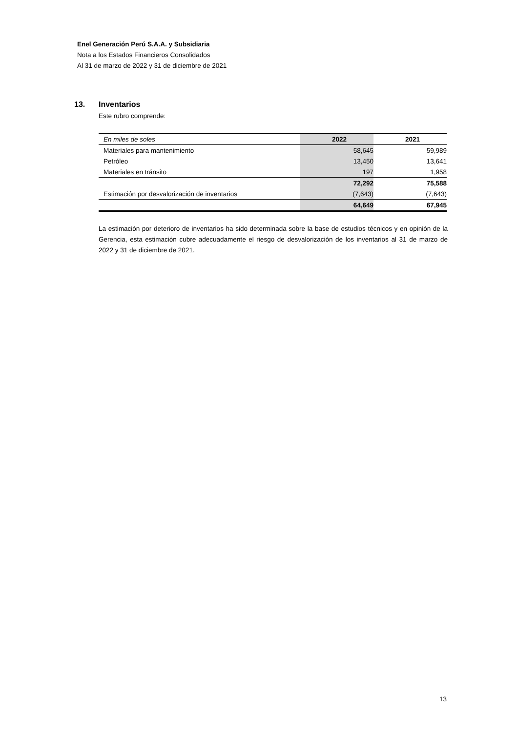Enel Generación Perú S.A.A. y Subsidiaria
Nota a los Estados Financieros Consolidados
Al 31 de marzo de 2022 y 31 de diciembre de 2021
13. Inventarios
Este rubro comprende:
| En miles de soles | 2022 | 2021 |
| Materiales para mantenimiento | 58,645 | 59,989 |
| Petróleo | 13,450 | 13,641 |
| Materiales en tránsito | 197 | 1,958 |
| | 72,292 | 75,588 |
| Estimación por desvalorización de inventarios | (7,643) | (7,643) |
| | 64,649 | 67,945 |
La estimación por deterioro de inventarios ha sido determinada sobre la base de estudios técnicos y en opinión de la Gerencia, esta estimación cubre adecuadamente el riesgo de desvalorización de los inventarios al 31 de marzo de 2022 y 31 de diciembre de 2021.
13